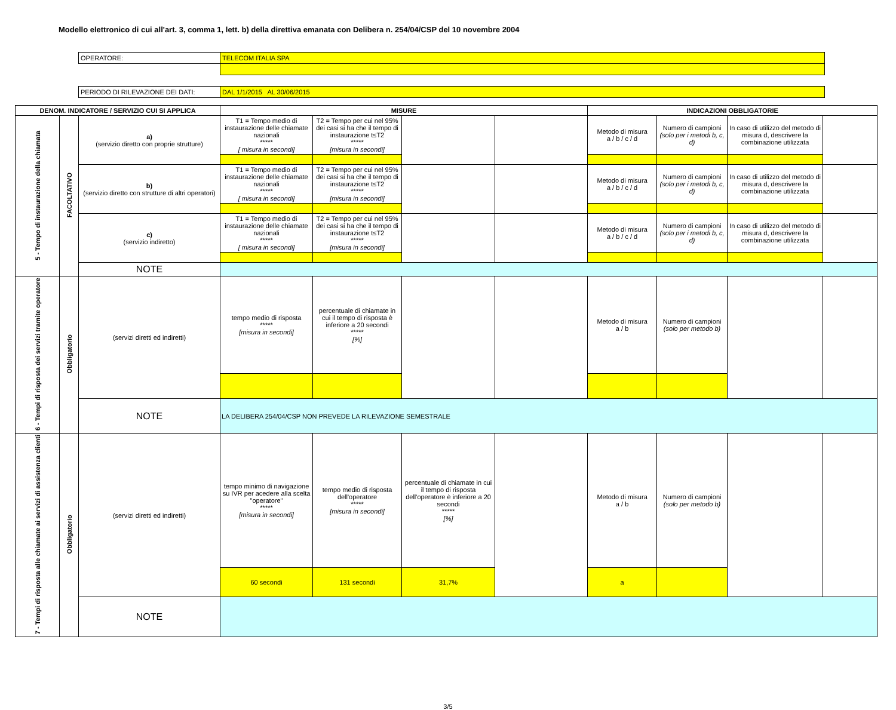Modello elettronico di cui all'art. 3, comma 1, lett. b) della direttiva emanata con Delibera n. 254/04/CSP del 10 novembre 2004
| OPERATORE: | TELECOM ITALIA SPA |
| PERIODO DI RILEVAZIONE DEI DATI: | DAL 1/1/2015 AL 30/06/2015 |
| DENOM. INDICATORE / SERVIZIO CUI SI APPLICA | | | MISURE | | | | INDICAZIONI OBBLIGATORIE | | | |
| --- | --- | --- | --- | --- | --- | --- | --- | --- | --- | --- |
| 5 - Tempo di instaurazione della chiamata | FACOLTATIVO | a) (servizio diretto con proprie strutture) | T1 = Tempo medio di instaurazione delle chiamate nazionali ***** [ misura in secondi] | T2 = Tempo per cui nel 95% dei casi si ha che il tempo di instaurazione t≤T2 ***** [misura in secondi] | | | Metodo di misura a / b / c / d | Numero di campioni (solo per i metodi b, c, d) | In caso di utilizzo del metodo di misura d, descrivere la combinazione utilizzata | |
| | | b) (servizio diretto con strutture di altri operatori) | T1 = Tempo medio di instaurazione delle chiamate nazionali ***** [ misura in secondi] | T2 = Tempo per cui nel 95% dei casi si ha che il tempo di instaurazione t≤T2 ***** [misura in secondi] | | | Metodo di misura a / b / c / d | Numero di campioni (solo per i metodi b, c, d) | In caso di utilizzo del metodo di misura d, descrivere la combinazione utilizzata | |
| | | c) (servizio indiretto) | T1 = Tempo medio di instaurazione delle chiamate nazionali ***** [ misura in secondi] | T2 = Tempo per cui nel 95% dei casi si ha che il tempo di instaurazione t≤T2 ***** [misura in secondi] | | | Metodo di misura a / b / c / d | Numero di campioni (solo per i metodi b, c, d) | In caso di utilizzo del metodo di misura d, descrivere la combinazione utilizzata | |
| | | NOTE | | | | | | | | |
| 6 - Tempi di risposta dei servizi tramite operatore | Obbligatorio | (servizi diretti ed indiretti) | tempo medio di risposta ***** [misura in secondi] | percentuale di chiamate in cui il tempo di risposta è inferiore a 20 secondi ***** [%] | | | Metodo di misura a / b | Numero di campioni (solo per metodo b) | | |
| | | NOTE | LA DELIBERA 254/04/CSP NON PREVEDE LA RILEVAZIONE SEMESTRALE | | | | | | | |
| 7 - Tempi di risposta alle chiamate ai servizi di assistenza clienti | Obbligatorio | (servizi diretti ed indiretti) | tempo minimo di navigazione su IVR per acedere alla scelta "operatore" ***** [misura in secondi] | tempo medio di risposta dell'operatore ***** [misura in secondi] | percentuale di chiamate in cui il tempo di risposta dell'operatore è inferiore a 20 secondi ***** [%] | | Metodo di misura a / b | Numero di campioni (solo per metodo b) | | |
| | | | 60 secondi | 131 secondi | 31,7% | | a | | | |
| | | NOTE | | | | | | | | |
3/5